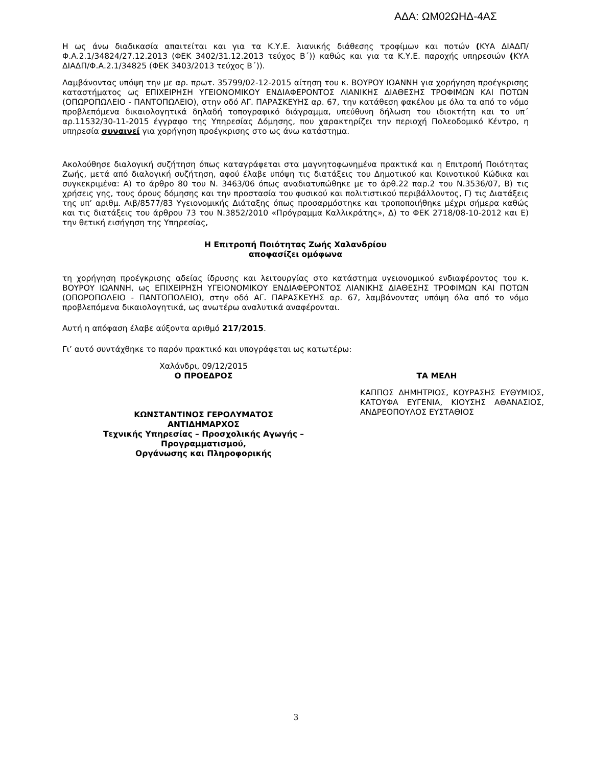ΑΔΑ: ΩΜ02ΩΗΔ-4ΑΣ
Η ως άνω διαδικασία απαιτείται και για τα Κ.Υ.Ε. λιανικής διάθεσης τροφίμων και ποτών (ΚΥΑ ΔΙΑΔΠ/Φ.Α.2.1/34824/27.12.2013 (ΦΕΚ 3402/31.12.2013 τεύχος Β΄)) καθώς και για τα Κ.Υ.Ε. παροχής υπηρεσιών (ΚΥΑ ΔΙΑΔΠ/Φ.Α.2.1/34825 (ΦΕΚ 3403/2013 τεύχος Β΄)).
Λαμβάνοντας υπόψη την με αρ. πρωτ. 35799/02-12-2015 αίτηση του κ. ΒΟΥΡΟΥ ΙΩΑΝΝΗ για χορήγηση προέγκρισης καταστήματος ως ΕΠΙΧΕΙΡΗΣΗ ΥΓΕΙΟΝΟΜΙΚΟΥ ΕΝΔΙΑΦΕΡΟΝΤΟΣ ΛΙΑΝΙΚΗΣ ΔΙΑΘΕΣΗΣ ΤΡΟΦΙΜΩΝ ΚΑΙ ΠΟΤΩΝ (ΟΠΩΡΟΠΩΛΕΙΟ - ΠΑΝΤΟΠΩΛΕΙΟ), στην οδό ΑΓ. ΠΑΡΑΣΚΕΥΗΣ αρ. 67, την κατάθεση φακέλου με όλα τα από το νόμο προβλεπόμενα δικαιολογητικά δηλαδή τοπογραφικό διάγραμμα, υπεύθυνη δήλωση του ιδιοκτήτη και το υπ΄ αρ.11532/30-11-2015 έγγραφο της Υπηρεσίας Δόμησης, που χαρακτηρίζει την περιοχή Πολεοδομικό Κέντρο, η υπηρεσία συναινεί για χορήγηση προέγκρισης στο ως άνω κατάστημα.
Ακολούθησε διαλογική συζήτηση όπως καταγράφεται στα μαγνητοφωνημένα πρακτικά και η Επιτροπή Ποιότητας Ζωής, μετά από διαλογική συζήτηση, αφού έλαβε υπόψη τις διατάξεις του Δημοτικού και Κοινοτικού Κώδικα και συγκεκριμένα: Α) το άρθρο 80 του Ν. 3463/06 όπως αναδιατυπώθηκε με το άρθ.22 παρ.2 του Ν.3536/07, Β) τις χρήσεις γης, τους όρους δόμησης και την προστασία του φυσικού και πολιτιστικού περιβάλλοντος, Γ) τις Διατάξεις της υπ’ αριθμ. Αιβ/8577/83 Υγειονομικής Διάταξης όπως προσαρμόστηκε και τροποποιήθηκε μέχρι σήμερα καθώς και τις διατάξεις του άρθρου 73 του Ν.3852/2010 «Πρόγραμμα Καλλικράτης», Δ) το ΦΕΚ 2718/08-10-2012 και Ε) την θετική εισήγηση της Υπηρεσίας,
Η Επιτροπή Ποιότητας Ζωής Χαλανδρίου
αποφασίζει ομόφωνα
τη χορήγηση προέγκρισης αδείας ίδρυσης και λειτουργίας στο κατάστημα υγειονομικού ενδιαφέροντος του κ. ΒΟΥΡΟΥ ΙΩΑΝΝΗ, ως ΕΠΙΧΕΙΡΗΣΗ ΥΓΕΙΟΝΟΜΙΚΟΥ ΕΝΔΙΑΦΕΡΟΝΤΟΣ ΛΙΑΝΙΚΗΣ ΔΙΑΘΕΣΗΣ ΤΡΟΦΙΜΩΝ ΚΑΙ ΠΟΤΩΝ (ΟΠΩΡΟΠΩΛΕΙΟ - ΠΑΝΤΟΠΩΛΕΙΟ), στην οδό ΑΓ. ΠΑΡΑΣΚΕΥΗΣ αρ. 67, λαμβάνοντας υπόψη όλα από το νόμο προβλεπόμενα δικαιολογητικά, ως ανωτέρω αναλυτικά αναφέρονται.
Αυτή η απόφαση έλαβε αύξοντα αριθμό 217/2015.
Γι’ αυτό συντάχθηκε το παρόν πρακτικό και υπογράφεται ως κατωτέρω:
Χαλάνδρι, 09/12/2015
Ο ΠΡΟΕΔΡΟΣ
ΚΩΝΣΤΑΝΤΙΝΟΣ ΓΕΡΟΛΥΜΑΤΟΣ
ΑΝΤΙΔΗΜΑΡΧΟΣ
Τεχνικής Υπηρεσίας – Προσχολικής Αγωγής –
Προγραμματισμού,
Οργάνωσης και Πληροφορικής
ΤΑ ΜΕΛΗ
ΚΑΠΠΟΣ ΔΗΜΗΤΡΙΟΣ, ΚΟΥΡΑΣΗΣ ΕΥΘΥΜΙΟΣ, ΚΑΤΟΥΦΑ ΕΥΓΕΝΙΑ, ΚΙΟΥΣΗΣ ΑΘΑΝΑΣΙΟΣ, ΑΝΔΡΕΟΠΟΥΛΟΣ ΕΥΣΤΑΘΙΟΣ
3